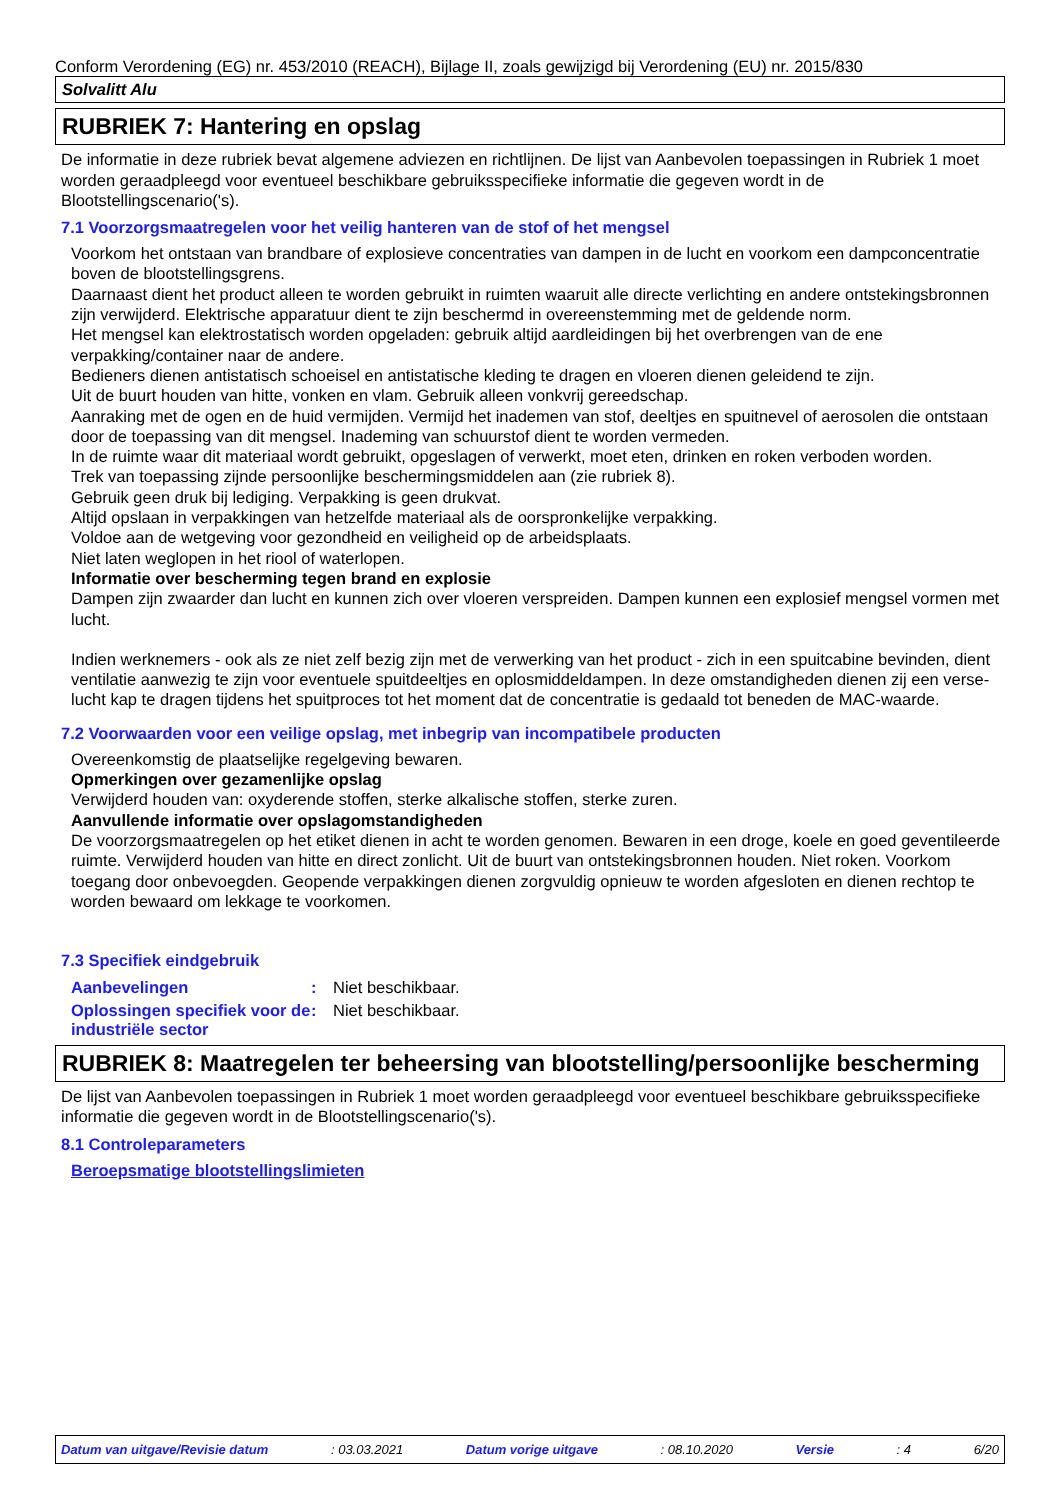Conform Verordening (EG) nr. 453/2010 (REACH), Bijlage II, zoals gewijzigd bij Verordening (EU) nr. 2015/830
Solvalitt Alu
RUBRIEK 7: Hantering en opslag
De informatie in deze rubriek bevat algemene adviezen en richtlijnen. De lijst van Aanbevolen toepassingen in Rubriek 1 moet worden geraadpleegd voor eventueel beschikbare gebruiksspecifieke informatie die gegeven wordt in de Blootstellingscenario('s).
7.1 Voorzorgsmaatregelen voor het veilig hanteren van de stof of het mengsel
Voorkom het ontstaan van brandbare of explosieve concentraties van dampen in de lucht en voorkom een dampconcentratie boven de blootstellingsgrens.
Daarnaast dient het product alleen te worden gebruikt in ruimten waaruit alle directe verlichting en andere ontstekingsbronnen zijn verwijderd. Elektrische apparatuur dient te zijn beschermd in overeenstemming met de geldende norm.
Het mengsel kan elektrostatisch worden opgeladen: gebruik altijd aardleidingen bij het overbrengen van de ene verpakking/container naar de andere.
Bedieners dienen antistatisch schoeisel en antistatische kleding te dragen en vloeren dienen geleidend te zijn.
Uit de buurt houden van hitte, vonken en vlam. Gebruik alleen vonkvrij gereedschap.
Aanraking met de ogen en de huid vermijden. Vermijd het inademen van stof, deeltjes en spuitnevel of aerosolen die ontstaan door de toepassing van dit mengsel. Inademing van schuurstof dient te worden vermeden.
In de ruimte waar dit materiaal wordt gebruikt, opgeslagen of verwerkt, moet eten, drinken en roken verboden worden.
Trek van toepassing zijnde persoonlijke beschermingsmiddelen aan (zie rubriek 8).
Gebruik geen druk bij lediging. Verpakking is geen drukvat.
Altijd opslaan in verpakkingen van hetzelfde materiaal als de oorspronkelijke verpakking.
Voldoe aan de wetgeving voor gezondheid en veiligheid op de arbeidsplaats.
Niet laten weglopen in het riool of waterlopen.
Informatie over bescherming tegen brand en explosie
Dampen zijn zwaarder dan lucht en kunnen zich over vloeren verspreiden. Dampen kunnen een explosief mengsel vormen met lucht.
Indien werknemers - ook als ze niet zelf bezig zijn met de verwerking van het product - zich in een spuitcabine bevinden, dient ventilatie aanwezig te zijn voor eventuele spuitdeeltjes en oplosmiddeldampen. In deze omstandigheden dienen zij een verse-lucht kap te dragen tijdens het spuitproces tot het moment dat de concentratie is gedaald tot beneden de MAC-waarde.
7.2 Voorwaarden voor een veilige opslag, met inbegrip van incompatibele producten
Overeenkomstig de plaatselijke regelgeving bewaren.
Opmerkingen over gezamenlijke opslag
Verwijderd houden van: oxyderende stoffen, sterke alkalische stoffen, sterke zuren.
Aanvullende informatie over opslagomstandigheden
De voorzorgsmaatregelen op het etiket dienen in acht te worden genomen. Bewaren in een droge, koele en goed geventileerde ruimte. Verwijderd houden van hitte en direct zonlicht. Uit de buurt van ontstekingsbronnen houden. Niet roken. Voorkom toegang door onbevoegden. Geopende verpakkingen dienen zorgvuldig opnieuw te worden afgesloten en dienen rechtop te worden bewaard om lekkage te voorkomen.
7.3 Specifiek eindgebruik
| Aanbevelingen | : | Niet beschikbaar. |
| Oplossingen specifiek voor de industriële sector | : | Niet beschikbaar. |
RUBRIEK 8: Maatregelen ter beheersing van blootstelling/persoonlijke bescherming
De lijst van Aanbevolen toepassingen in Rubriek 1 moet worden geraadpleegd voor eventueel beschikbare gebruiksspecifieke informatie die gegeven wordt in de Blootstellingscenario('s).
8.1 Controleparameters
Beroepsmatige blootstellingslimieten
Datum van uitgave/Revisie datum: 03.03.2021 Datum vorige uitgave: 08.10.2020 Versie: 4 6/20